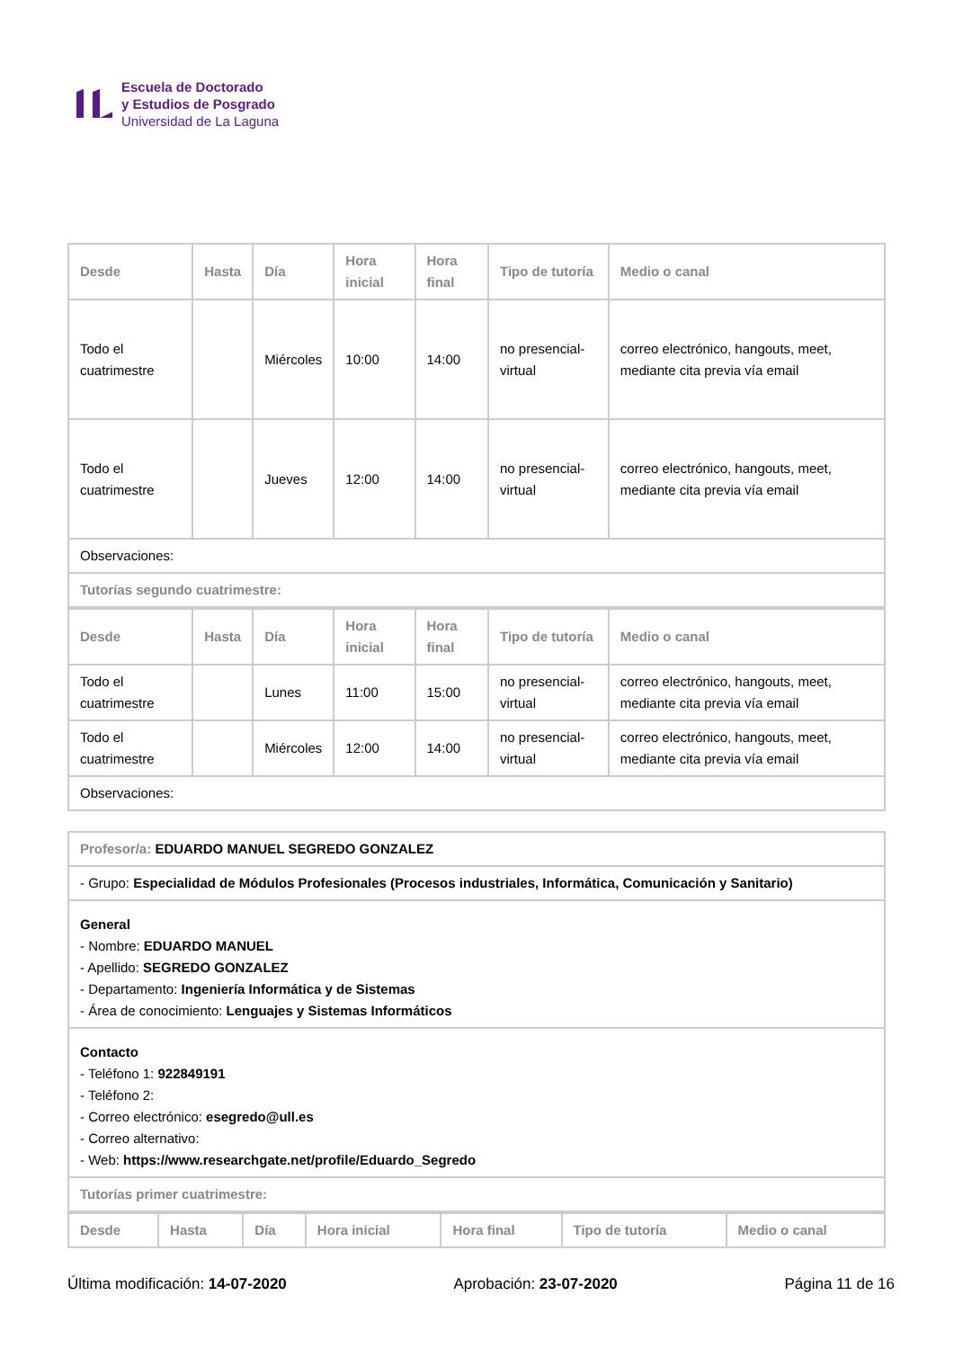Escuela de Doctorado
y Estudios de Posgrado
Universidad de La Laguna
| Desde | Hasta | Día | Hora inicial | Hora final | Tipo de tutoría | Medio o canal |
| --- | --- | --- | --- | --- | --- | --- |
| Todo el cuatrimestre | | Miércoles | 10:00 | 14:00 | no presencial-virtual | correo electrónico, hangouts, meet, mediante cita previa vía email |
| Todo el cuatrimestre | | Jueves | 12:00 | 14:00 | no presencial-virtual | correo electrónico, hangouts, meet, mediante cita previa vía email |
| Observaciones: | | | | | | |
| Tutorías segundo cuatrimestre: | | | | | | |
| Desde | Hasta | Día | Hora inicial | Hora final | Tipo de tutoría | Medio o canal |
| --- | --- | --- | --- | --- | --- | --- |
| Todo el cuatrimestre | | Lunes | 11:00 | 15:00 | no presencial-virtual | correo electrónico, hangouts, meet, mediante cita previa vía email |
| Todo el cuatrimestre | | Miércoles | 12:00 | 14:00 | no presencial-virtual | correo electrónico, hangouts, meet, mediante cita previa vía email |
| Observaciones: | | | | | | |
| Profesor/a: EDUARDO MANUEL SEGREDO GONZALEZ |
| - Grupo: Especialidad de Módulos Profesionales (Procesos industriales, Informática, Comunicación y Sanitario) |
| General - Nombre: EDUARDO MANUEL - Apellido: SEGREDO GONZALEZ - Departamento: Ingeniería Informática y de Sistemas - Área de conocimiento: Lenguajes y Sistemas Informáticos |
| Contacto - Teléfono 1: 922849191 - Teléfono 2: - Correo electrónico: esegredo@ull.es - Correo alternativo: - Web: https://www.researchgate.net/profile/Eduardo_Segredo |
| Tutorías primer cuatrimestre: |
| Desde | Hasta | Día | Hora inicial | Hora final | Tipo de tutoría | Medio o canal |
| --- | --- | --- | --- | --- | --- | --- |
Última modificación: 14-07-2020 Aprobación: 23-07-2020 Página 11 de 16